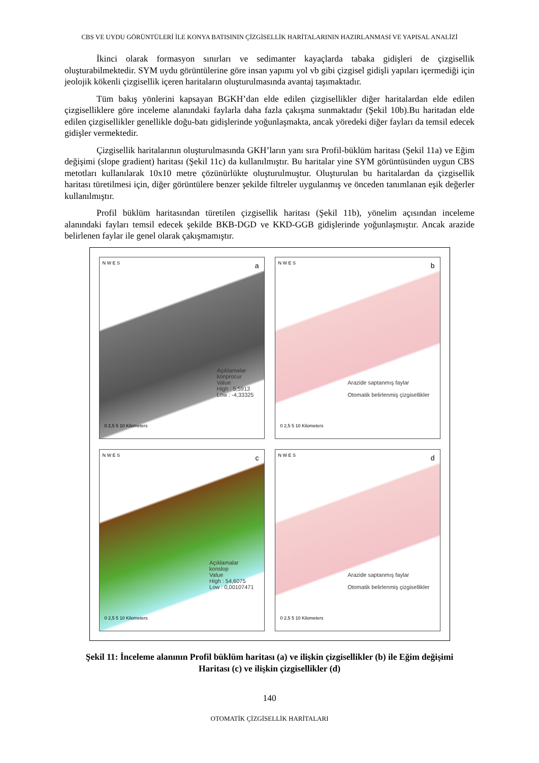CBS VE UYDU GÖRÜNTÜLERİ İLE KONYA BATISININ ÇİZGİSELLİK HARİTALARININ HAZIRLANMASI VE YAPISAL ANALİZİ
İkinci olarak formasyon sınırları ve sedimanter kayaçlarda tabaka gidişleri de çizgisellik oluşturabilmektedir. SYM uydu görüntülerine göre insan yapımı yol vb gibi çizgisel gidişli yapıları içermediği için jeolojik kökenli çizgisellik içeren haritaların oluşturulmasında avantaj taşımaktadır.
Tüm bakış yönlerini kapsayan BGKH’dan elde edilen çizgisellikler diğer haritalardan elde edilen çizgiselliklere göre inceleme alanındaki faylarla daha fazla çakışma sunmaktadır (Şekil 10b).Bu haritadan elde edilen çizgisellikler genellikle doğu-batı gidişlerinde yoğunlaşmakta, ancak yöredeki diğer fayları da temsil edecek gidişler vermektedir.
Çizgisellik haritalarının oluşturulmasında GKH’ların yanı sıra Profil-büklüm haritası (Şekil 11a) ve Eğim değişimi (slope gradient) haritası (Şekil 11c) da kullanılmıştır. Bu haritalar yine SYM görüntüsünden uygun CBS metotları kullanılarak 10x10 metre çözünürlükte oluşturulmuştur. Oluşturulan bu haritalardan da çizgisellik haritası türetilmesi için, diğer görüntülere benzer şekilde filtreler uygulanmış ve önceden tanımlanan eşik değerler kullanılmıştır.
Profil büklüm haritasından türetilen çizgisellik haritası (Şekil 11b), yönelim açısından inceleme alanındaki fayları temsil edecek şekilde BKB-DGD ve KKD-GGB gidişlerinde yoğunlaşmıştır. Ancak arazide belirlenen faylar ile genel olarak çakışmamıştır.
a N W E S
Açıklamalar
konprocur
Value
High : 5,5913
Low : -4,33325
0 2,5 5 10 Kilometers
b N W E S
Arazide saptanmış faylar
Otomatik belirlenmiş çizgisellikler
0 2,5 5 10 Kilometers
c N W E S
Açıklamalar
konslop
Value
High : 54,6075
Low : 0,00107471
0 2,5 5 10 Kilometers
d N W E S
Arazide saptanmış faylar
Otomatik belirlenmiş çizgisellikler
0 2,5 5 10 Kilometers
Şekil 11: İnceleme alanının Profil büklüm haritası (a) ve ilişkin çizgisellikler (b) ile Eğim değişimi Haritası (c) ve ilişkin çizgisellikler (d)
140
OTOMATİK ÇİZGİSELLİK HARİTALARI